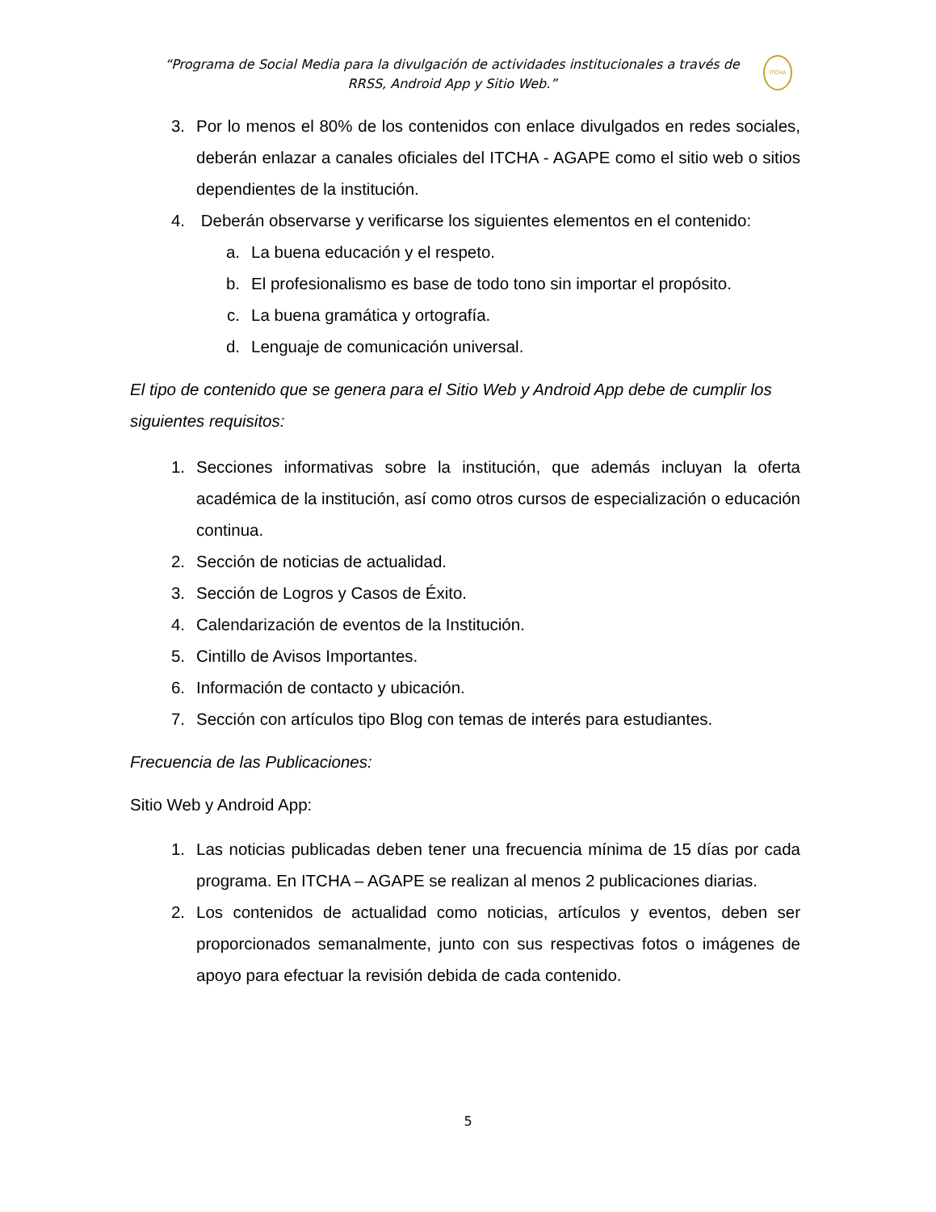“Programa de Social Media para la divulgación de actividades institucionales a través de RRSS, Android App y Sitio Web.”
ITCHA
3. Por lo menos el 80% de los contenidos con enlace divulgados en redes sociales, deberán enlazar a canales oficiales del ITCHA - AGAPE como el sitio web o sitios dependientes de la institución.
4. Deberán observarse y verificarse los siguientes elementos en el contenido:
a. La buena educación y el respeto.
b. El profesionalismo es base de todo tono sin importar el propósito.
c. La buena gramática y ortografía.
d. Lenguaje de comunicación universal.
El tipo de contenido que se genera para el Sitio Web y Android App debe de cumplir los siguientes requisitos:
1. Secciones informativas sobre la institución, que además incluyan la oferta académica de la institución, así como otros cursos de especialización o educación continua.
2. Sección de noticias de actualidad.
3. Sección de Logros y Casos de Éxito.
4. Calendarización de eventos de la Institución.
5. Cintillo de Avisos Importantes.
6. Información de contacto y ubicación.
7. Sección con artículos tipo Blog con temas de interés para estudiantes.
Frecuencia de las Publicaciones:
Sitio Web y Android App:
1. Las noticias publicadas deben tener una frecuencia mínima de 15 días por cada programa. En ITCHA – AGAPE se realizan al menos 2 publicaciones diarias.
2. Los contenidos de actualidad como noticias, artículos y eventos, deben ser proporcionados semanalmente, junto con sus respectivas fotos o imágenes de apoyo para efectuar la revisión debida de cada contenido.
5